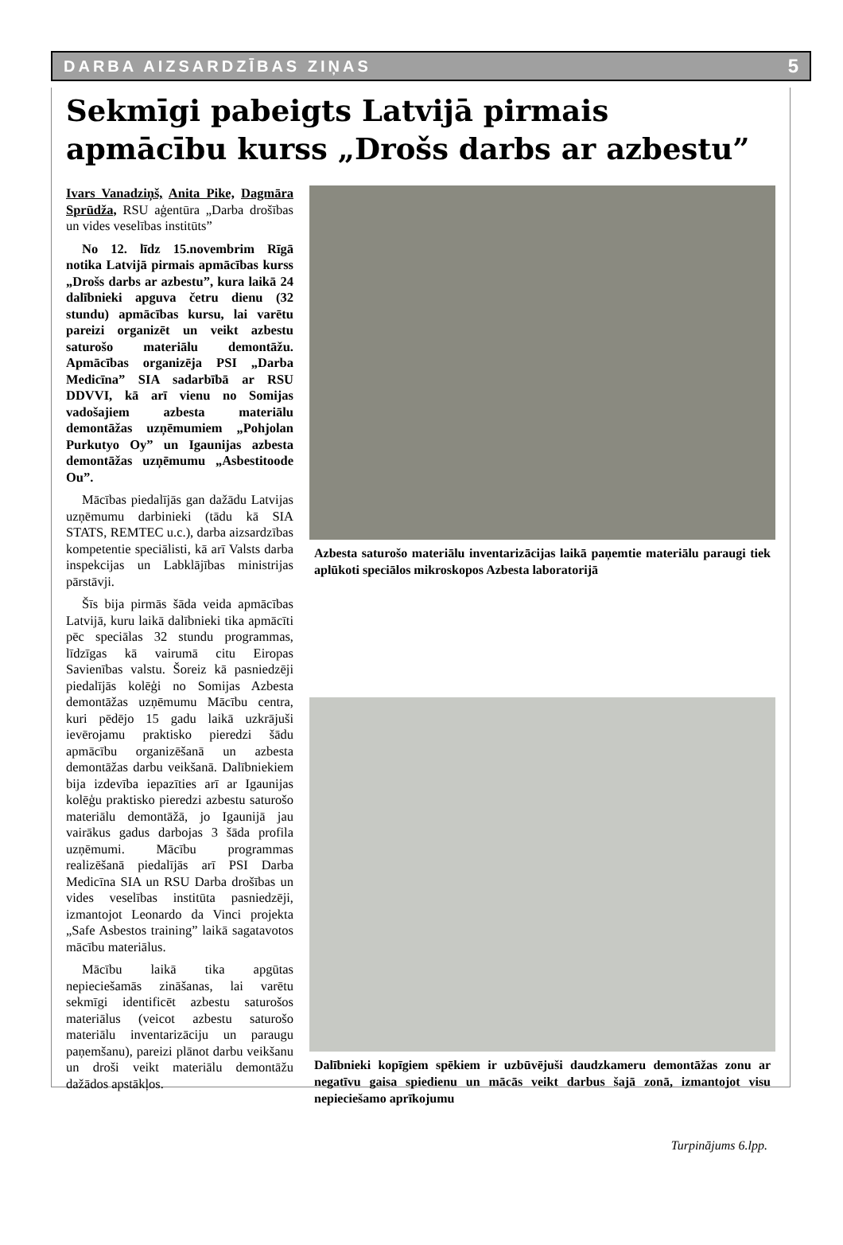DARBA AIZSARDZĪBAS ZIŅAS 5
Sekmīgi pabeigts Latvijā pirmais apmācību kurss „Drošs darbs ar azbestu”
Ivars Vanadziņš, Anita Pike, Dagmāra Sprūdža, RSU aģentūra „Darba drošības un vides veselības institūts”
No 12. līdz 15.novembrim Rīgā notika Latvijā pirmais apmācības kurss „Drošs darbs ar azbestu”, kura laikā 24 dalībnieki apguva četru dienu (32 stundu) apmācības kursu, lai varētu pareizi organizēt un veikt azbestu saturošo materiālu demontāžu. Apmācības organizēja PSI „Darba Medicīna” SIA sadarbībā ar RSU DDVVI, kā arī vienu no Somijas vadošajiem azbesta materiālu demontāžas uzņēmumiem „Pohjolan Purkutyo Oy” un Igaunijas azbesta demontāžas uzņēmumu „Asbestitoode Ou”.
Mācības piedalījās gan dažādu Latvijas uzņēmumu darbinieki (tādu kā SIA STATS, REMTEC u.c.), darba aizsardzības kompetentie speciālisti, kā arī Valsts darba inspekcijas un Labklājības ministrijas pārstāvji.
Šīs bija pirmās šāda veida apmācības Latvijā, kuru laikā dalībnieki tika apmācīti pēc speciālas 32 stundu programmas, līdzīgas kā vairumā citu Eiropas Savienības valstu. Šoreiz kā pasniedzēji piedalījās kolēģi no Somijas Azbesta demontāžas uzņēmumu Mācību centra, kuri pēdējo 15 gadu laikā uzkrājuši ievērojamu praktisko pieredzi šādu apmācību organizēšanā un azbesta demontāžas darbu veikšanā. Dalībniekiem bija izdevība iepazīties arī ar Igaunijas kolēģu praktisko pieredzi azbestu saturošo materiālu demontāžā, jo Igaunijā jau vairākus gadus darbojas 3 šāda profila uzņēmumi. Mācību programmas realizēšanā piedalījās arī PSI Darba Medicīna SIA un RSU Darba drošības un vides veselības institūta pasniedzēji, izmantojot Leonardo da Vinci projekta „Safe Asbestos training” laikā sagatavotos mācību materiālus.
Mācību laikā tika apgūtas nepieciešamās zināšanas, lai varētu sekmīgi identificēt azbestu saturošos materiālus (veicot azbestu saturošo materiālu inventarizāciju un paraugu paņemšanu), pareizi plānot darbu veikšanu un droši veikt materiālu demontāžu dažādos apstākļos.
Azbesta saturošo materiālu inventarizācijas laikā paņemtie materiālu paraugi tiek aplūkoti speciālos mikroskopos Azbesta laboratorijā
Dalībnieki kopīgiem spēkiem ir uzbūvējuši daudzkameru demontāžas zonu ar negatīvu gaisa spiedienu un mācās veikt darbus šajā zonā, izmantojot visu nepieciešamo aprīkojumu
Turpinājums 6.lpp.